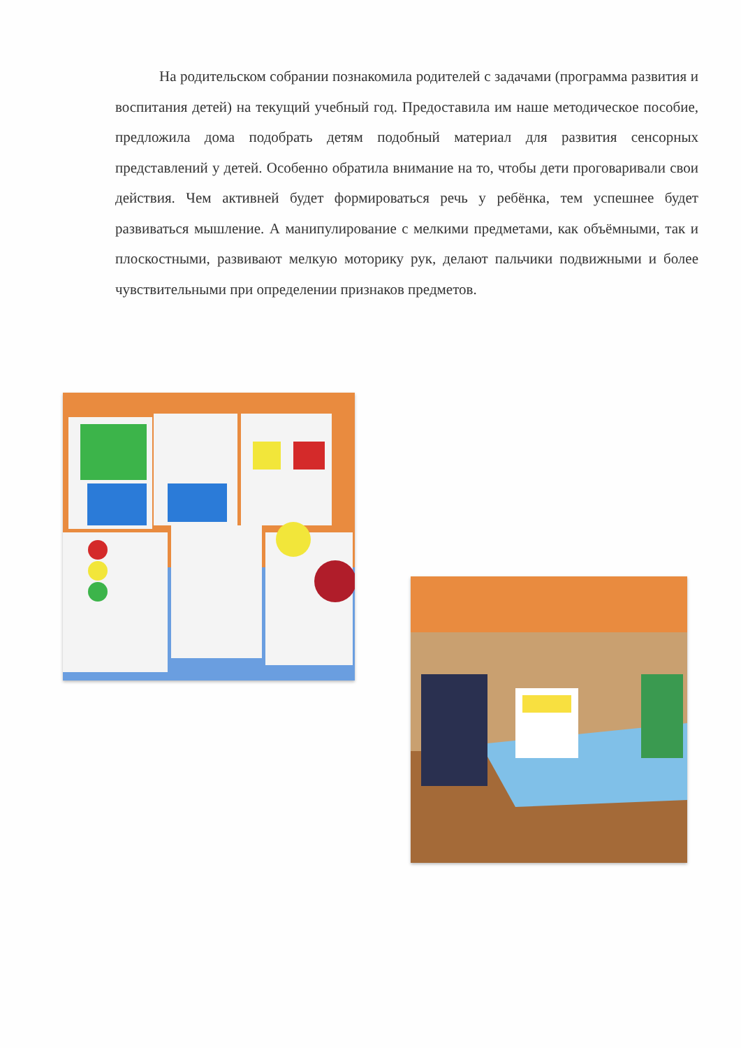На родительском собрании познакомила родителей с задачами (программа развития и воспитания детей) на текущий учебный год. Предоставила им наше методическое пособие, предложила дома подобрать детям подобный материал для развития сенсорных представлений у детей. Особенно обратила внимание на то, чтобы дети проговаривали свои действия. Чем активней будет формироваться речь у ребёнка, тем успешнее будет развиваться мышление. А манипулирование с мелкими предметами, как объёмными, так и плоскостными, развивают мелкую моторику рук, делают пальчики подвижными и более чувствительными при определении признаков предметов.